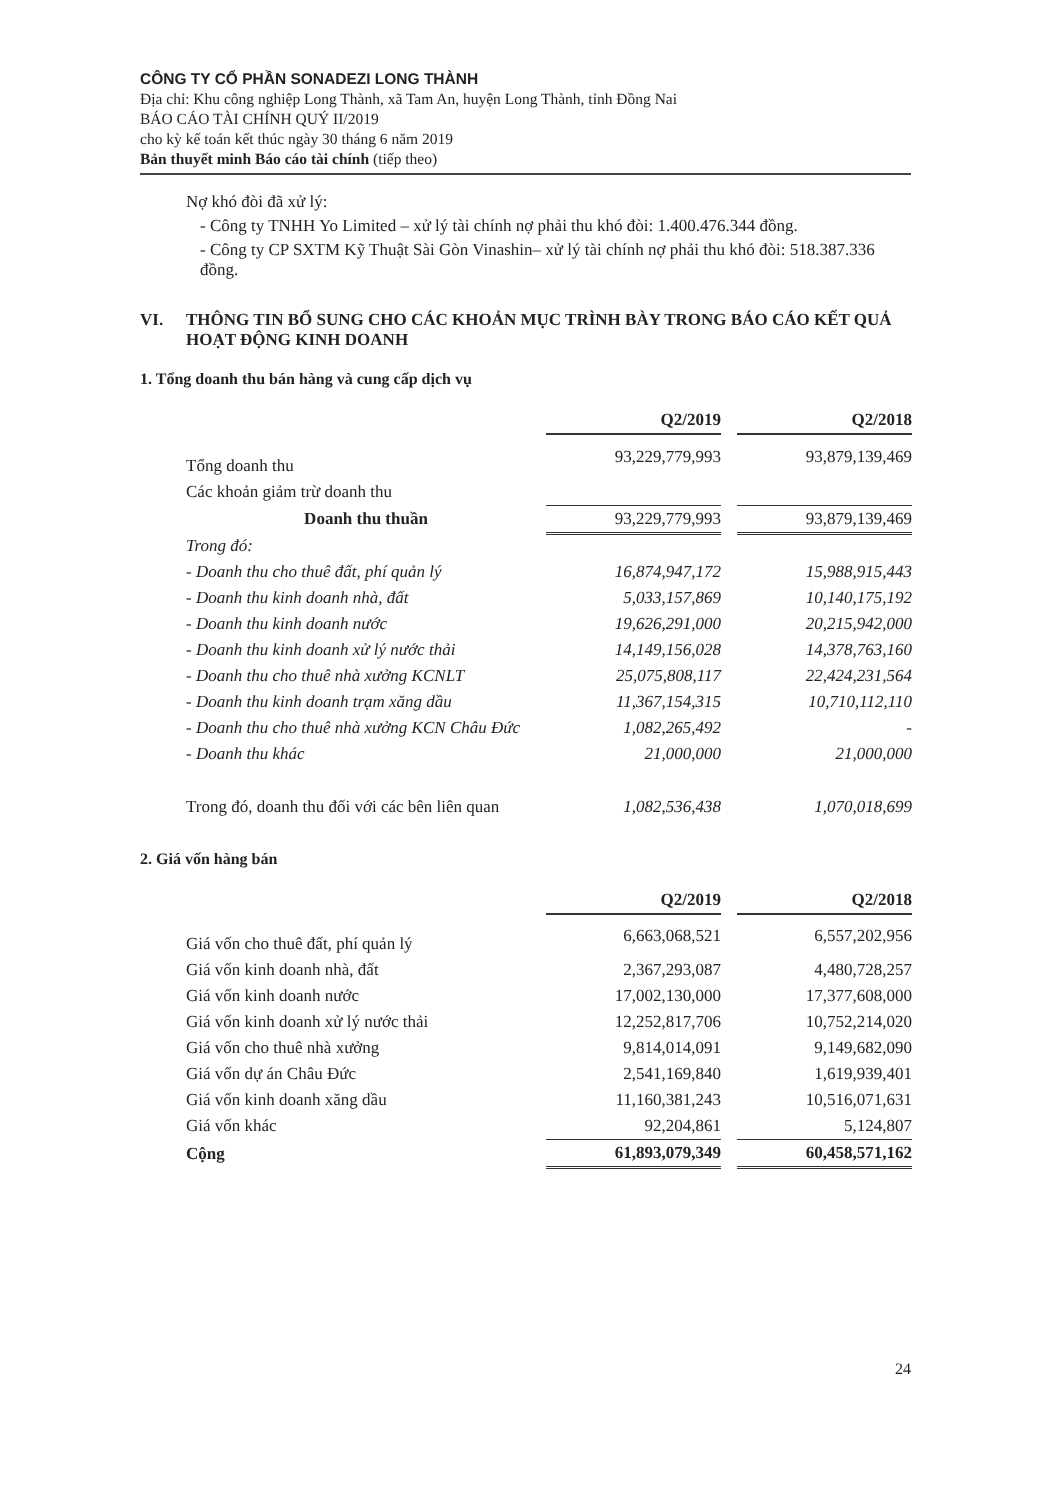CÔNG TY CỔ PHẦN SONADEZI LONG THÀNH
Địa chỉ: Khu công nghiệp Long Thành, xã Tam An, huyện Long Thành, tỉnh Đồng Nai
BÁO CÁO TÀI CHÍNH QUÝ II/2019
cho kỳ kế toán kết thúc ngày 30 tháng 6 năm 2019
Bản thuyết minh Báo cáo tài chính (tiếp theo)
Nợ khó đòi đã xử lý:
- Công ty TNHH Yo Limited – xử lý tài chính nợ phải thu khó đòi: 1.400.476.344 đồng.
- Công ty CP SXTM Kỹ Thuật Sài Gòn Vinashin– xử lý tài chính nợ phải thu khó đòi: 518.387.336 đồng.
VI. THÔNG TIN BỔ SUNG CHO CÁC KHOẢN MỤC TRÌNH BÀY TRONG BÁO CÁO KẾT QUẢ HOẠT ĐỘNG KINH DOANH
1. Tổng doanh thu bán hàng và cung cấp dịch vụ
| | Q2/2019 | | Q2/2018 |
| Tổng doanh thu | 93,229,779,993 | | 93,879,139,469 |
| Các khoản giảm trừ doanh thu | | | |
| Doanh thu thuần | 93,229,779,993 | | 93,879,139,469 |
| Trong đó: | | | |
| - Doanh thu cho thuê đất, phí quản lý | 16,874,947,172 | | 15,988,915,443 |
| - Doanh thu kinh doanh nhà, đất | 5,033,157,869 | | 10,140,175,192 |
| - Doanh thu kinh doanh nước | 19,626,291,000 | | 20,215,942,000 |
| - Doanh thu kinh doanh xử lý nước thải | 14,149,156,028 | | 14,378,763,160 |
| - Doanh thu cho thuê nhà xưởng KCNLT | 25,075,808,117 | | 22,424,231,564 |
| - Doanh thu kinh doanh trạm xăng dầu | 11,367,154,315 | | 10,710,112,110 |
| - Doanh thu cho thuê nhà xưởng KCN Châu Đức | 1,082,265,492 | | - |
| - Doanh thu khác | 21,000,000 | | 21,000,000 |
| Trong đó, doanh thu đối với các bên liên quan | 1,082,536,438 | | 1,070,018,699 |
2. Giá vốn hàng bán
| | Q2/2019 | | Q2/2018 |
| Giá vốn cho thuê đất, phí quản lý | 6,663,068,521 | | 6,557,202,956 |
| Giá vốn kinh doanh nhà, đất | 2,367,293,087 | | 4,480,728,257 |
| Giá vốn kinh doanh nước | 17,002,130,000 | | 17,377,608,000 |
| Giá vốn kinh doanh xử lý nước thải | 12,252,817,706 | | 10,752,214,020 |
| Giá vốn cho thuê nhà xưởng | 9,814,014,091 | | 9,149,682,090 |
| Giá vốn dự án Châu Đức | 2,541,169,840 | | 1,619,939,401 |
| Giá vốn kinh doanh xăng dầu | 11,160,381,243 | | 10,516,071,631 |
| Giá vốn khác | 92,204,861 | | 5,124,807 |
| Cộng | 61,893,079,349 | | 60,458,571,162 |
24